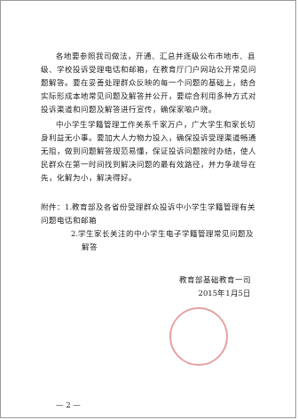各地要参照我司做法，开通、汇总并逐级公布市地市、县级、学校投诉受理电话和邮箱，在教育厅门户网站公开常见问题解答。要在妥善处理群众反映的每一个问题的基础上，结合实际形成本地常见问题及解答并公开，要综合利用多种方式对投诉渠道和问题及解答进行宣传，确保家喻户晓。
中小学生学籍管理工作关系千家万户，广大学生和家长切身利益无小事。要加大人力物力投入，确保投诉受理渠道畅通无阻，做到问题解答规范易懂，保证投诉问题按时办结，使人民群众在第一时间找到解决问题的最有效路径，并力争疏导在先，化解为小，解决得好。
附件：1.教育部及各省份受理群众投诉中小学生学籍管理有关问题电话和邮箱
2.学生家长关注的中小学生电子学籍管理常见问题及解答
教育部基础教育一司
2015年1月5日
— 2 —